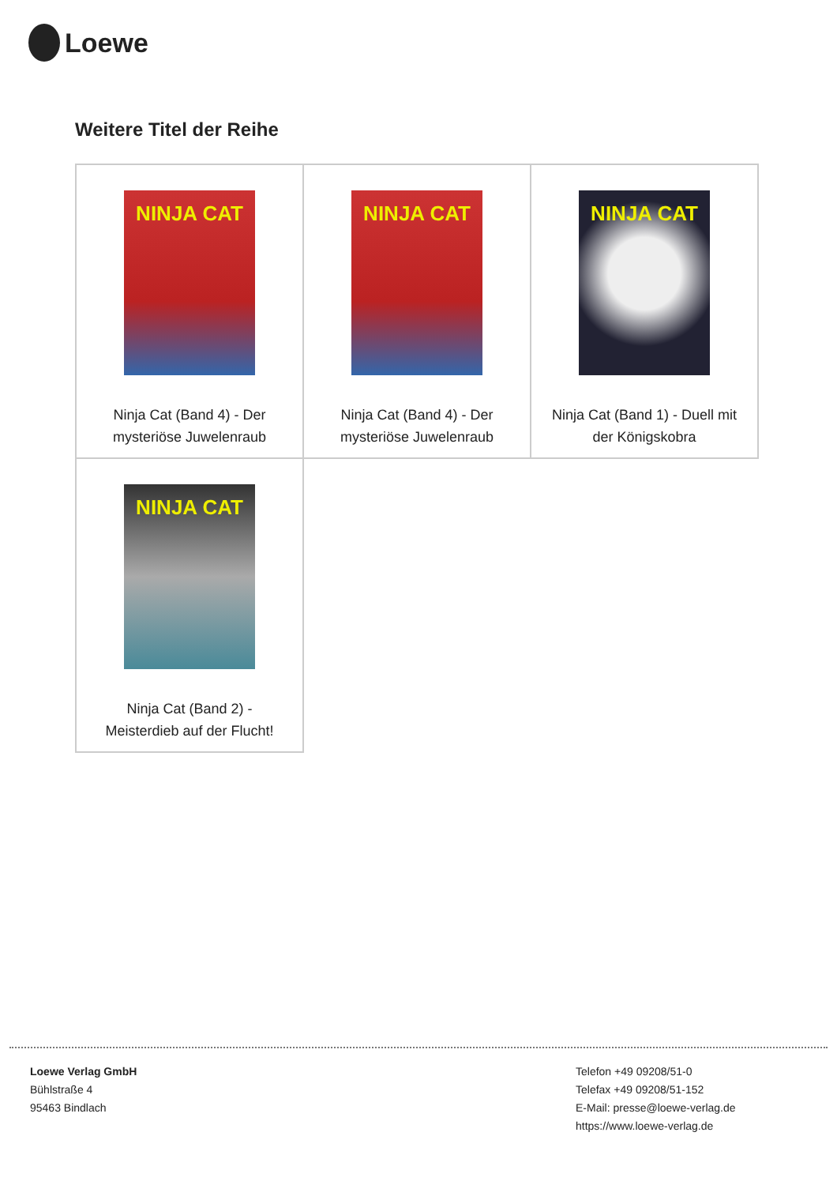Loewe
Weitere Titel der Reihe
| NINJA CAT Ninja Cat (Band 4) - Der mysteriöse Juwelenraub | NINJA CAT Ninja Cat (Band 4) - Der mysteriöse Juwelenraub | NINJA CAT Ninja Cat (Band 1) - Duell mit der Königskobra |
| NINJA CAT Ninja Cat (Band 2) - Meisterdieb auf der Flucht! | | |
Loewe Verlag GmbH
Bühlstraße 4
95463 Bindlach
Telefon +49 09208/51-0
Telefax +49 09208/51-152
E-Mail: presse@loewe-verlag.de
https://www.loewe-verlag.de